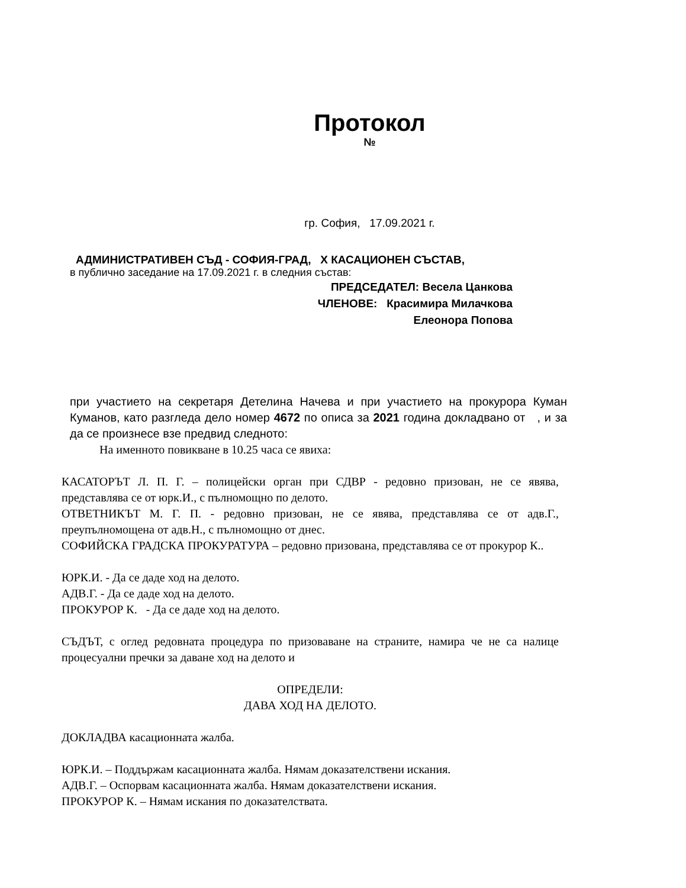Протокол
№
гр. София, 17.09.2021 г.
АДМИНИСТРАТИВЕН СЪД - СОФИЯ-ГРАД, Х КАСАЦИОНЕН СЪСТАВ,
в публично заседание на 17.09.2021 г. в следния състав:
ПРЕДСЕДАТЕЛ: Весела Цанкова
ЧЛЕНОВЕ: Красимира Милачкова
Елеонора Попова
при участието на секретаря Детелина Начева и при участието на прокурора Куман Куманов, като разгледа дело номер 4672 по описа за 2021 година докладвано от , и за да се произнесе взе предвид следното:
На именното повикване в 10.25 часа се явиха:
КАСАТОРЪТ Л. П. Г. – полицейски орган при СДВР - редовно призован, не се явява, представлява се от юрк.И., с пълномощно по делото.
ОТВЕТНИКЪТ М. Г. П. - редовно призован, не се явява, представлява се от адв.Г., преупълномощена от адв.Н., с пълномощно от днес.
СОФИЙСКА ГРАДСКА ПРОКУРАТУРА – редовно призована, представлява се от прокурор К..
ЮРК.И. - Да се даде ход на делото.
АДВ.Г. - Да се даде ход на делото.
ПРОКУРОР К. - Да се даде ход на делото.
СЪДЪТ, с оглед редовната процедура по призоваване на страните, намира че не са налице процесуални пречки за даване ход на делото и
ОПРЕДЕЛИ:
ДАВА ХОД НА ДЕЛОТО.
ДОКЛАДВА касационната жалба.
ЮРК.И. – Поддържам касационната жалба. Нямам доказателствени искания.
АДВ.Г. – Оспорвам касационната жалба. Нямам доказателствени искания.
ПРОКУРОР К. – Нямам искания по доказателствата.